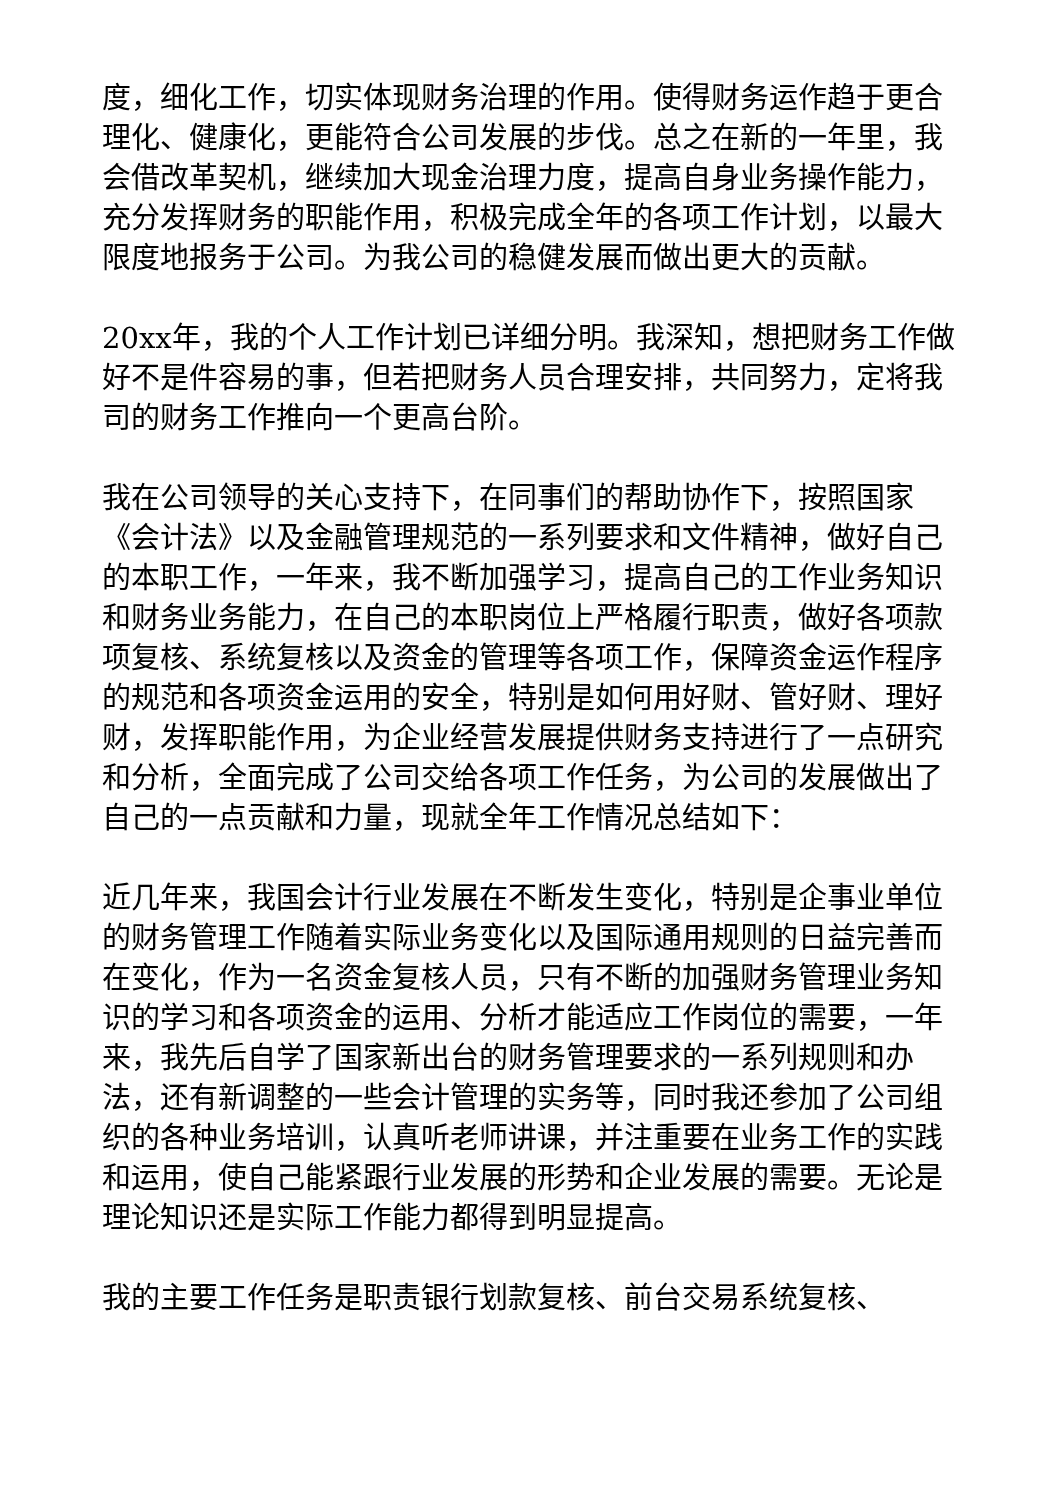度，细化工作，切实体现财务治理的作用。使得财务运作趋于更合理化、健康化，更能符合公司发展的步伐。总之在新的一年里，我会借改革契机，继续加大现金治理力度，提高自身业务操作能力，充分发挥财务的职能作用，积极完成全年的各项工作计划，以最大限度地报务于公司。为我公司的稳健发展而做出更大的贡献。
20xx年，我的个人工作计划已详细分明。我深知，想把财务工作做好不是件容易的事，但若把财务人员合理安排，共同努力，定将我司的财务工作推向一个更高台阶。
我在公司领导的关心支持下，在同事们的帮助协作下，按照国家《会计法》以及金融管理规范的一系列要求和文件精神，做好自己的本职工作，一年来，我不断加强学习，提高自己的工作业务知识和财务业务能力，在自己的本职岗位上严格履行职责，做好各项款项复核、系统复核以及资金的管理等各项工作，保障资金运作程序的规范和各项资金运用的安全，特别是如何用好财、管好财、理好财，发挥职能作用，为企业经营发展提供财务支持进行了一点研究和分析，全面完成了公司交给各项工作任务，为公司的发展做出了自己的一点贡献和力量，现就全年工作情况总结如下：
近几年来，我国会计行业发展在不断发生变化，特别是企事业单位的财务管理工作随着实际业务变化以及国际通用规则的日益完善而在变化，作为一名资金复核人员，只有不断的加强财务管理业务知识的学习和各项资金的运用、分析才能适应工作岗位的需要，一年来，我先后自学了国家新出台的财务管理要求的一系列规则和办法，还有新调整的一些会计管理的实务等，同时我还参加了公司组织的各种业务培训，认真听老师讲课，并注重要在业务工作的实践和运用，使自己能紧跟行业发展的形势和企业发展的需要。无论是理论知识还是实际工作能力都得到明显提高。
我的主要工作任务是职责银行划款复核、前台交易系统复核、